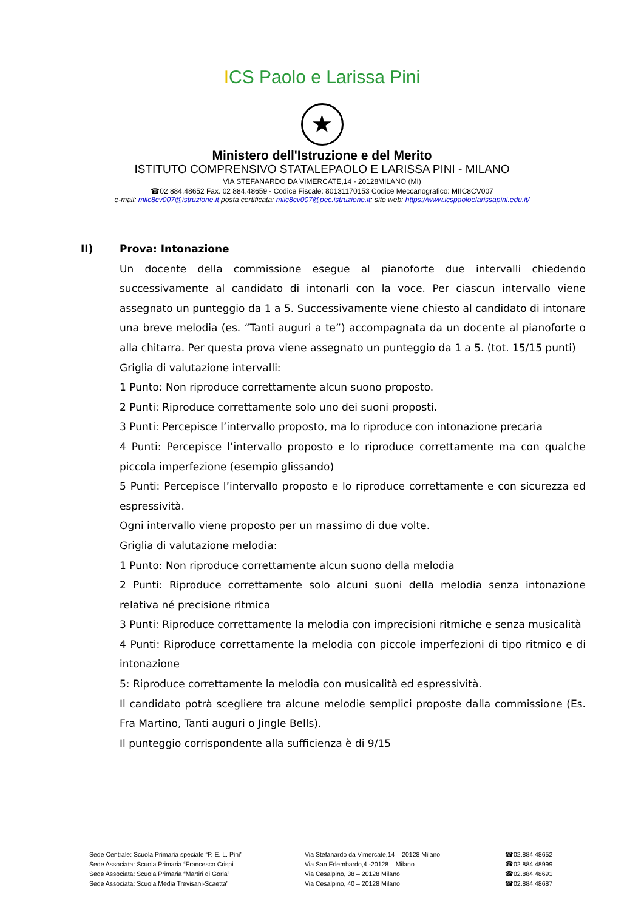ICS Paolo e Larissa Pini
★
Ministero dell'Istruzione e del Merito
ISTITUTO COMPRENSIVO STATALEPAOLO E LARISSA PINI - MILANO
VIA STEFANARDO DA VIMERCATE,14 - 20128MILANO (MI)
☎02 884.48652 Fax. 02 884.48659 - Codice Fiscale: 80131170153 Codice Meccanografico: MIIC8CV007
e-mail: miic8cv007@istruzione.it posta certificata: miic8cv007@pec.istruzione.it; sito web: https://www.icspaoloelarissapini.edu.it/
II) Prova: Intonazione
Un docente della commissione esegue al pianoforte due intervalli chiedendo successivamente al candidato di intonarli con la voce. Per ciascun intervallo viene assegnato un punteggio da 1 a 5. Successivamente viene chiesto al candidato di intonare una breve melodia (es. “Tanti auguri a te”) accompagnata da un docente al pianoforte o alla chitarra. Per questa prova viene assegnato un punteggio da 1 a 5. (tot. 15/15 punti)
Griglia di valutazione intervalli:
1 Punto: Non riproduce correttamente alcun suono proposto.
2 Punti: Riproduce correttamente solo uno dei suoni proposti.
3 Punti: Percepisce l’intervallo proposto, ma lo riproduce con intonazione precaria
4 Punti: Percepisce l’intervallo proposto e lo riproduce correttamente ma con qualche piccola imperfezione (esempio glissando)
5 Punti: Percepisce l’intervallo proposto e lo riproduce correttamente e con sicurezza ed espressività.
Ogni intervallo viene proposto per un massimo di due volte.
Griglia di valutazione melodia:
1 Punto: Non riproduce correttamente alcun suono della melodia
2 Punti: Riproduce correttamente solo alcuni suoni della melodia senza intonazione relativa né precisione ritmica
3 Punti: Riproduce correttamente la melodia con imprecisioni ritmiche e senza musicalità
4 Punti: Riproduce correttamente la melodia con piccole imperfezioni di tipo ritmico e di intonazione
5: Riproduce correttamente la melodia con musicalità ed espressività.
Il candidato potrà scegliere tra alcune melodie semplici proposte dalla commissione (Es. Fra Martino, Tanti auguri o Jingle Bells).
Il punteggio corrispondente alla sufficienza è di 9/15
Sede Centrale: Scuola Primaria speciale “P. E. L. Pini”
Sede Associata: Scuola Primaria “Francesco Crispi
Sede Associata: Scuola Primaria “Martiri di Gorla”
Sede Associata: Scuola Media Trevisani-Scaetta”
Via Stefanardo da Vimercate,14 – 20128 Milano
Via San Erlembardo,4 -20128 – Milano
Via Cesalpino, 38 – 20128 Milano
Via Cesalpino, 40 – 20128 Milano
☎02.884.48652
☎02.884.48999
☎02.884.48691
☎02.884.48687